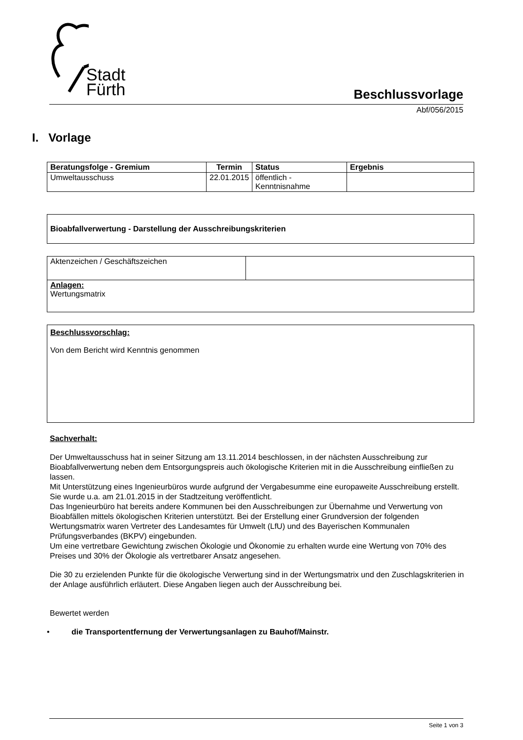Stadt
Fürth
Beschlussvorlage
Abf/056/2015
I. Vorlage
| Beratungsfolge - Gremium | Termin | Status | Ergebnis |
| --- | --- | --- | --- |
| Umweltausschuss | 22.01.2015 | öffentlich - Kenntnisnahme | |
Bioabfallverwertung - Darstellung der Ausschreibungskriterien
| Aktenzeichen / Geschäftszeichen | |
| Anlagen: Wertungsmatrix | |
Beschlussvorschlag:
Von dem Bericht wird Kenntnis genommen
Sachverhalt:
Der Umweltausschuss hat in seiner Sitzung am 13.11.2014 beschlossen, in der nächsten Ausschreibung zur Bioabfallverwertung neben dem Entsorgungspreis auch ökologische Kriterien mit in die Ausschreibung einfließen zu lassen.
Mit Unterstützung eines Ingenieurbüros wurde aufgrund der Vergabesumme eine europaweite Ausschreibung erstellt. Sie wurde u.a. am 21.01.2015 in der Stadtzeitung veröffentlicht.
Das Ingenieurbüro hat bereits andere Kommunen bei den Ausschreibungen zur Übernahme und Verwertung von Bioabfällen mittels ökologischen Kriterien unterstützt. Bei der Erstellung einer Grundversion der folgenden Wertungsmatrix waren Vertreter des Landesamtes für Umwelt (LfU) und des Bayerischen Kommunalen Prüfungsverbandes (BKPV) eingebunden.
Um eine vertretbare Gewichtung zwischen Ökologie und Ökonomie zu erhalten wurde eine Wertung von 70% des Preises und 30% der Ökologie als vertretbarer Ansatz angesehen.
Die 30 zu erzielenden Punkte für die ökologische Verwertung sind in der Wertungsmatrix und den Zuschlagskriterien in der Anlage ausführlich erläutert. Diese Angaben liegen auch der Ausschreibung bei.
Bewertet werden
• die Transportentfernung der Verwertungsanlagen zu Bauhof/Mainstr.
Seite 1 von 3